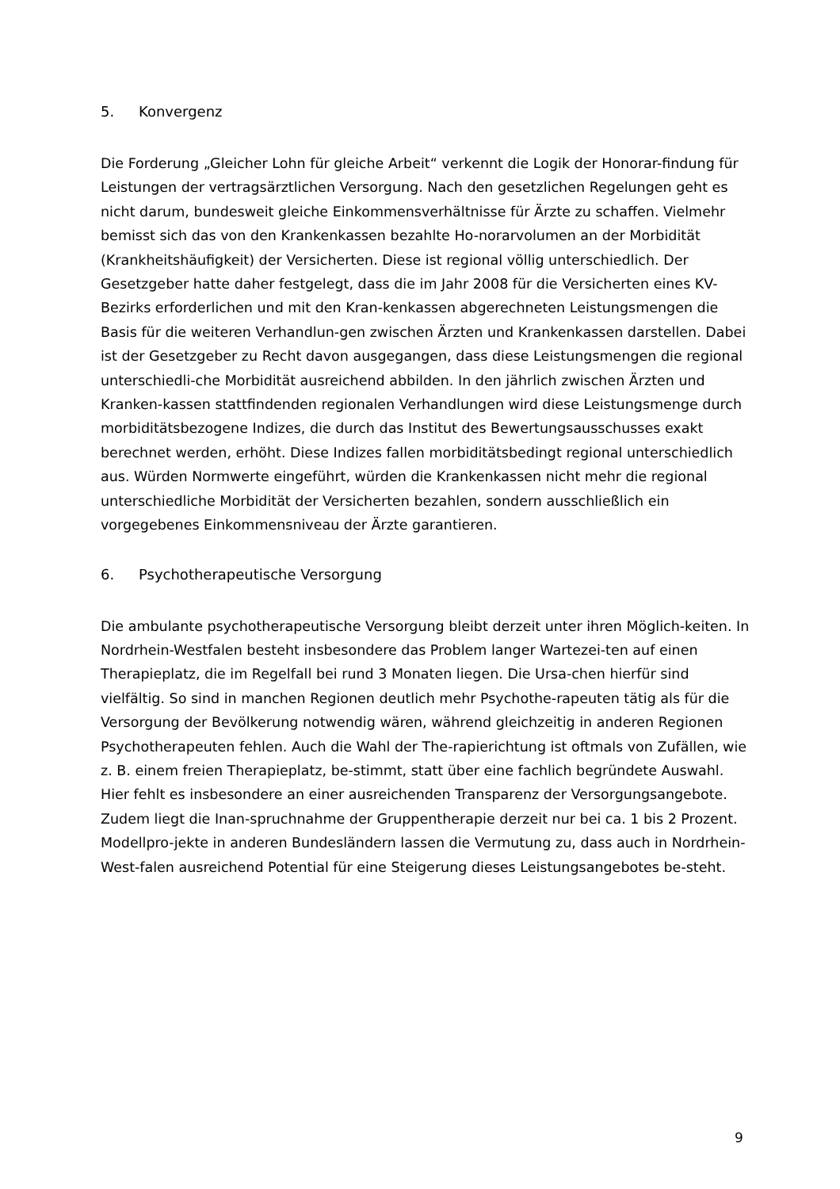5. Konvergenz
Die Forderung „Gleicher Lohn für gleiche Arbeit“ verkennt die Logik der Honorar-findung für Leistungen der vertragsärztlichen Versorgung. Nach den gesetzlichen Regelungen geht es nicht darum, bundesweit gleiche Einkommensverhältnisse für Ärzte zu schaffen. Vielmehr bemisst sich das von den Krankenkassen bezahlte Ho-norarvolumen an der Morbidität (Krankheitshäufigkeit) der Versicherten. Diese ist regional völlig unterschiedlich. Der Gesetzgeber hatte daher festgelegt, dass die im Jahr 2008 für die Versicherten eines KV-Bezirks erforderlichen und mit den Kran-kenkassen abgerechneten Leistungsmengen die Basis für die weiteren Verhandlun-gen zwischen Ärzten und Krankenkassen darstellen. Dabei ist der Gesetzgeber zu Recht davon ausgegangen, dass diese Leistungsmengen die regional unterschiedli-che Morbidität ausreichend abbilden. In den jährlich zwischen Ärzten und Kranken-kassen stattfindenden regionalen Verhandlungen wird diese Leistungsmenge durch morbiditätsbezogene Indizes, die durch das Institut des Bewertungsausschusses exakt berechnet werden, erhöht. Diese Indizes fallen morbiditätsbedingt regional unterschiedlich aus. Würden Normwerte eingeführt, würden die Krankenkassen nicht mehr die regional unterschiedliche Morbidität der Versicherten bezahlen, sondern ausschließlich ein vorgegebenes Einkommensniveau der Ärzte garantieren.
6. Psychotherapeutische Versorgung
Die ambulante psychotherapeutische Versorgung bleibt derzeit unter ihren Möglich-keiten. In Nordrhein-Westfalen besteht insbesondere das Problem langer Wartezei-ten auf einen Therapieplatz, die im Regelfall bei rund 3 Monaten liegen. Die Ursa-chen hierfür sind vielfältig. So sind in manchen Regionen deutlich mehr Psychothe-rapeuten tätig als für die Versorgung der Bevölkerung notwendig wären, während gleichzeitig in anderen Regionen Psychotherapeuten fehlen. Auch die Wahl der The-rapierichtung ist oftmals von Zufällen, wie z. B. einem freien Therapieplatz, be-stimmt, statt über eine fachlich begründete Auswahl. Hier fehlt es insbesondere an einer ausreichenden Transparenz der Versorgungsangebote. Zudem liegt die Inan-spruchnahme der Gruppentherapie derzeit nur bei ca. 1 bis 2 Prozent. Modellpro-jekte in anderen Bundesländern lassen die Vermutung zu, dass auch in Nordrhein-West-falen ausreichend Potential für eine Steigerung dieses Leistungsangebotes be-steht.
9